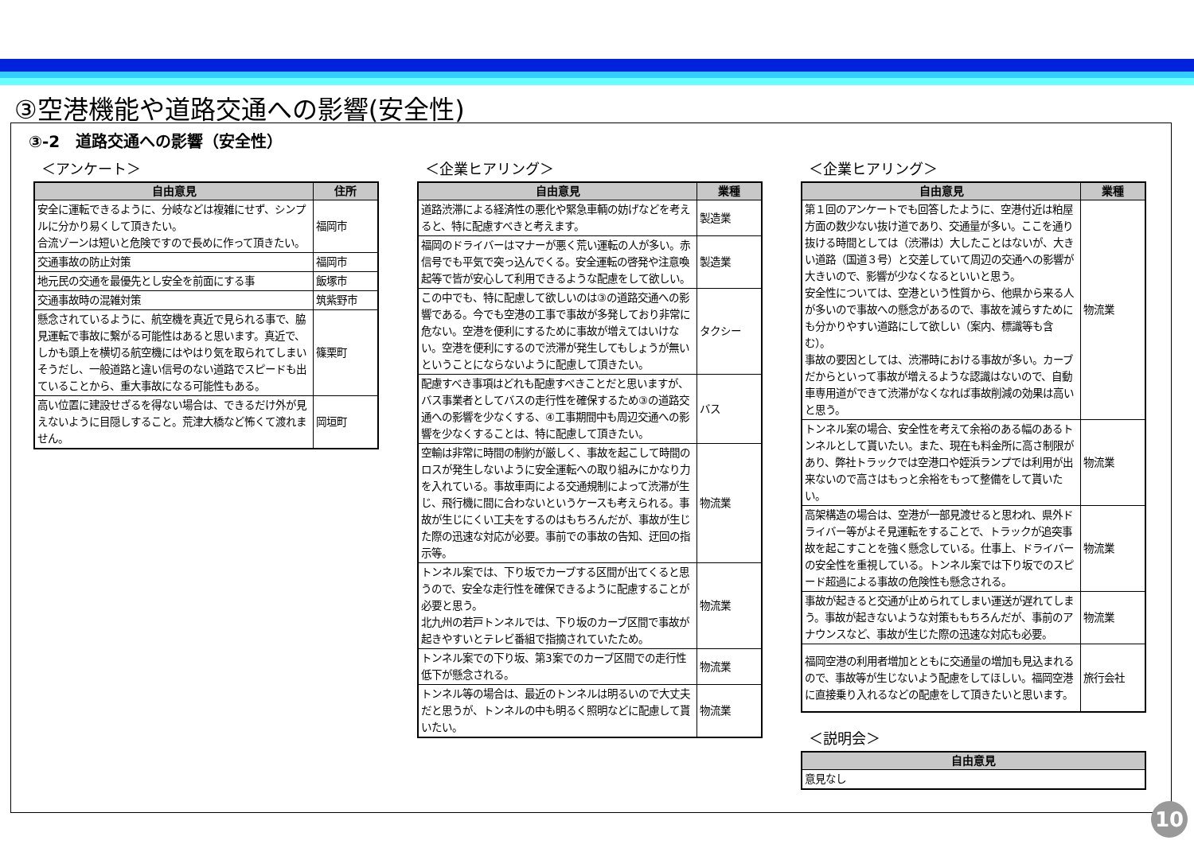③空港機能や道路交通への影響(安全性)
③-2　道路交通への影響（安全性）
＜アンケート＞
| 自由意見 | 住所 |
| --- | --- |
| 安全に運転できるように、分岐などは複雑にせず、シンプルに分かり易くして頂きたい。 合流ゾーンは短いと危険ですので長めに作って頂きたい。 | 福岡市 |
| 交通事故の防止対策 | 福岡市 |
| 地元民の交通を最優先とし安全を前面にする事 | 飯塚市 |
| 交通事故時の混雑対策 | 筑紫野市 |
| 懸念されているように、航空機を真近で見られる事で、脇見運転で事故に繋がる可能性はあると思います。真近で、しかも頭上を横切る航空機にはやはり気を取られてしまいそうだし、一般道路と違い信号のない道路でスピードも出ていることから、重大事故になる可能性もある。 | 篠栗町 |
| 高い位置に建設せざるを得ない場合は、できるだけ外が見えないように目隠しすること。荒津大橋など怖くて渡れません。 | 岡垣町 |
＜企業ヒアリング＞
| 自由意見 | 業種 |
| --- | --- |
| 道路渋滞による経済性の悪化や緊急車輌の妨げなどを考えると、特に配慮すべきと考えます。 | 製造業 |
| 福岡のドライバーはマナーが悪く荒い運転の人が多い。赤信号でも平気で突っ込んでくる。安全運転の啓発や注意喚起等で皆が安心して利用できるような配慮をして欲しい。 | 製造業 |
| この中でも、特に配慮して欲しいのは③の道路交通への影響である。今でも空港の工事で事故が多発しており非常に危ない。空港を便利にするために事故が増えてはいけない。空港を便利にするので渋滞が発生してもしょうが無いということにならないように配慮して頂きたい。 | タクシー |
| 配慮すべき事項はどれも配慮すべきことだと思いますが、バス事業者としてバスの走行性を確保するため③の道路交通への影響を少なくする、④工事期間中も周辺交通への影響を少なくすることは、特に配慮して頂きたい。 | バス |
| 空輸は非常に時間の制約が厳しく、事故を起こして時間のロスが発生しないように安全運転への取り組みにかなり力を入れている。事故車両による交通規制によって渋滞が生じ、飛行機に間に合わないというケースも考えられる。事故が生じにくい工夫をするのはもちろんだが、事故が生じた際の迅速な対応が必要。事前での事故の告知、迂回の指示等。 | 物流業 |
| トンネル案では、下り坂でカーブする区間が出てくると思うので、安全な走行性を確保できるように配慮することが必要と思う。 北九州の若戸トンネルでは、下り坂のカーブ区間で事故が起きやすいとテレビ番組で指摘されていたため。 | 物流業 |
| トンネル案での下り坂、第3案でのカーブ区間での走行性低下が懸念される。 | 物流業 |
| トンネル等の場合は、最近のトンネルは明るいので大丈夫だと思うが、トンネルの中も明るく照明などに配慮して貰いたい。 | 物流業 |
＜企業ヒアリング＞
| 自由意見 | 業種 |
| --- | --- |
| 第１回のアンケートでも回答したように、空港付近は粕屋方面の数少ない抜け道であり、交通量が多い。ここを通り抜ける時間としては（渋滞は）大したことはないが、大きい道路（国道３号）と交差していて周辺の交通への影響が大きいので、影響が少なくなるといいと思う。 安全性については、空港という性質から、他県から来る人が多いので事故への懸念があるので、事故を減らすためにも分かりやすい道路にして欲しい（案内、標識等も含む）。 事故の要因としては、渋滞時における事故が多い。カーブだからといって事故が増えるような認識はないので、自動車専用道ができて渋滞がなくなれば事故削減の効果は高いと思う。 | 物流業 |
| トンネル案の場合、安全性を考えて余裕のある幅のあるトンネルとして貰いたい。また、現在も料金所に高さ制限があり、弊社トラックでは空港口や姪浜ランプでは利用が出来ないので高さはもっと余裕をもって整備をして貰いたい。 | 物流業 |
| 高架構造の場合は、空港が一部見渡せると思われ、県外ドライバー等がよそ見運転をすることで、トラックが追突事故を起こすことを強く懸念している。仕事上、ドライバーの安全性を重視している。トンネル案では下り坂でのスピード超過による事故の危険性も懸念される。 | 物流業 |
| 事故が起きると交通が止められてしまい運送が遅れてしまう。事故が起きないような対策ももちろんだが、事前のアナウンスなど、事故が生じた際の迅速な対応も必要。 | 物流業 |
| 福岡空港の利用者増加とともに交通量の増加も見込まれるので、事故等が生じないよう配慮をしてほしい。福岡空港に直接乗り入れるなどの配慮をして頂きたいと思います。 | 旅行会社 |
＜説明会＞
| 自由意見 |
| --- |
| 意見なし |
10